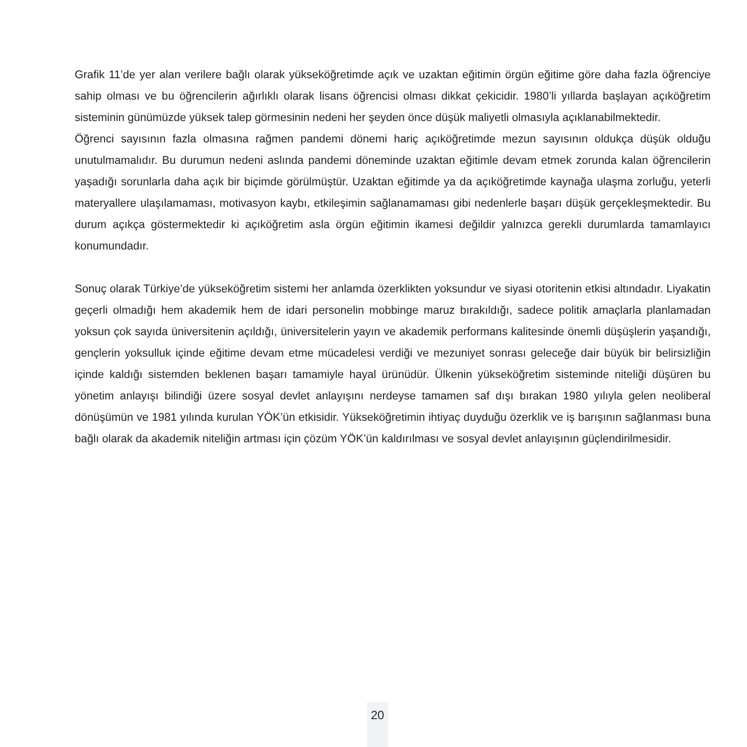Grafik 11’de yer alan verilere bağlı olarak yükseköğretimde açık ve uzaktan eğitimin örgün eğitime göre daha fazla öğrenciye sahip olması ve bu öğrencilerin ağırlıklı olarak lisans öğrencisi olması dikkat çekicidir. 1980’li yıllarda başlayan açıköğretim sisteminin günümüzde yüksek talep görmesinin nedeni her şeyden önce düşük maliyetli olmasıyla açıklanabilmektedir.
Öğrenci sayısının fazla olmasına rağmen pandemi dönemi hariç açıköğretimde mezun sayısının oldukça düşük olduğu unutulmamalıdır. Bu durumun nedeni aslında pandemi döneminde uzaktan eğitimle devam etmek zorunda kalan öğrencilerin yaşadığı sorunlarla daha açık bir biçimde görülmüştür. Uzaktan eğitimde ya da açıköğretimde kaynağa ulaşma zorluğu, yeterli materyallere ulaşılamaması, motivasyon kaybı, etkileşimin sağlanamaması gibi nedenlerle başarı düşük gerçekleşmektedir. Bu durum açıkça göstermektedir ki açıköğretim asla örgün eğitimin ikamesi değildir yalnızca gerekli durumlarda tamamlayıcı konumundadır.
Sonuç olarak Türkiye’de yükseköğretim sistemi her anlamda özerklikten yoksundur ve siyasi otoritenin etkisi altındadır. Liyakatin geçerli olmadığı hem akademik hem de idari personelin mobbinge maruz bırakıldığı, sadece politik amaçlarla planlamadan yoksun çok sayıda üniversitenin açıldığı, üniversitelerin yayın ve akademik performans kalitesinde önemli düşüşlerin yaşandığı, gençlerin yoksulluk içinde eğitime devam etme mücadelesi verdiği ve mezuniyet sonrası geleceğe dair büyük bir belirsizliğin içinde kaldığı sistemden beklenen başarı tamamiyle hayal ürünüdür. Ülkenin yükseköğretim sisteminde niteliği düşüren bu yönetim anlayışı bilindiği üzere sosyal devlet anlayışını nerdeyse tamamen saf dışı bırakan 1980 yılıyla gelen neoliberal dönüşümün ve 1981 yılında kurulan YÖK’ün etkisidir. Yükseköğretimin ihtiyaç duyduğu özerklik ve iş barışının sağlanması buna bağlı olarak da akademik niteliğin artması için çözüm YÖK’ün kaldırılması ve sosyal devlet anlayışının güçlendirilmesidir.
20